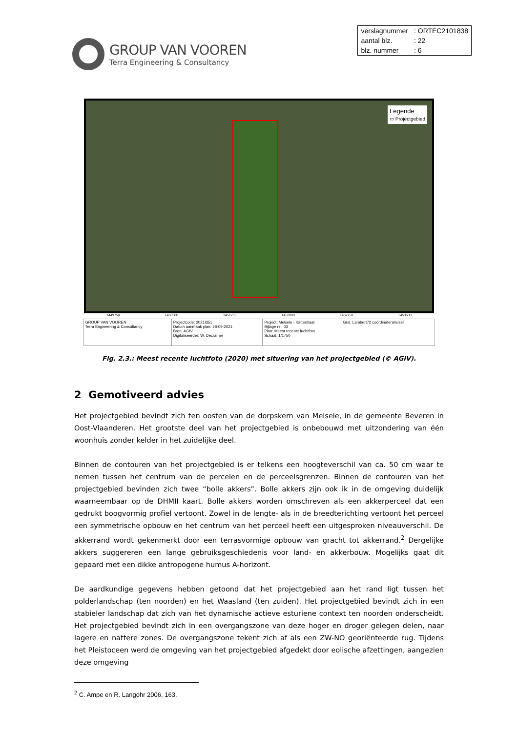GROUP VAN VOOREN
Terra Engineering & Consultancy
| verslagnummer | : ORTEC2101838 |
| aantal blz. | : 22 |
| blz. nummer | : 6 |
Legende
▭ Projectgebied
1449750 1450500 1451250 1452000 1452750 1453500
| GROUP VAN VOOREN Terra Engineering & Consultancy | Projectcode: 2021I351 Datum aanmaak plan: 28-09-2021 Bron: AGIV Digitaliseerder: W. Decramer | Project: Melsele - Kattestraat Bijlage nr.: 03 Plan: Meest recente luchtfoto Schaal: 1/1750 | Grid: Lambert72 coördinatenstelsel |
Fig. 2.3.: Meest recente luchtfoto (2020) met situering van het projectgebied (© AGIV).
2 Gemotiveerd advies
Het projectgebied bevindt zich ten oosten van de dorpskern van Melsele, in de gemeente Beveren in Oost-Vlaanderen. Het grootste deel van het projectgebied is onbebouwd met uitzondering van één woonhuis zonder kelder in het zuidelijke deel.
Binnen de contouren van het projectgebied is er telkens een hoogteverschil van ca. 50 cm waar te nemen tussen het centrum van de percelen en de perceelsgrenzen. Binnen de contouren van het projectgebied bevinden zich twee “bolle akkers”. Bolle akkers zijn ook ik in de omgeving duidelijk waarneembaar op de DHMII kaart. Bolle akkers worden omschreven als een akkerperceel dat een gedrukt boogvormig profiel vertoont. Zowel in de lengte- als in de breedterichting vertoont het perceel een symmetrische opbouw en het centrum van het perceel heeft een uitgesproken niveauverschil. De akkerrand wordt gekenmerkt door een terrasvormige opbouw van gracht tot akkerrand.<sup>2</sup> Dergelijke akkers suggereren een lange gebruiksgeschiedenis voor land- en akkerbouw. Mogelijks gaat dit gepaard met een dikke antropogene humus A-horizont.
De aardkundige gegevens hebben getoond dat het projectgebied aan het rand ligt tussen het polderlandschap (ten noorden) en het Waasland (ten zuiden). Het projectgebied bevindt zich in een stabieler landschap dat zich van het dynamische actieve esturiene context ten noorden onderscheidt. Het projectgebied bevindt zich in een overgangszone van deze hoger en droger gelegen delen, naar lagere en nattere zones. De overgangszone tekent zich af als een ZW-NO georiënteerde rug. Tijdens het Pleistoceen werd de omgeving van het projectgebied afgedekt door eolische afzettingen, aangezien deze omgeving
<sup>2</sup> C. Ampe en R. Langohr 2006, 163.